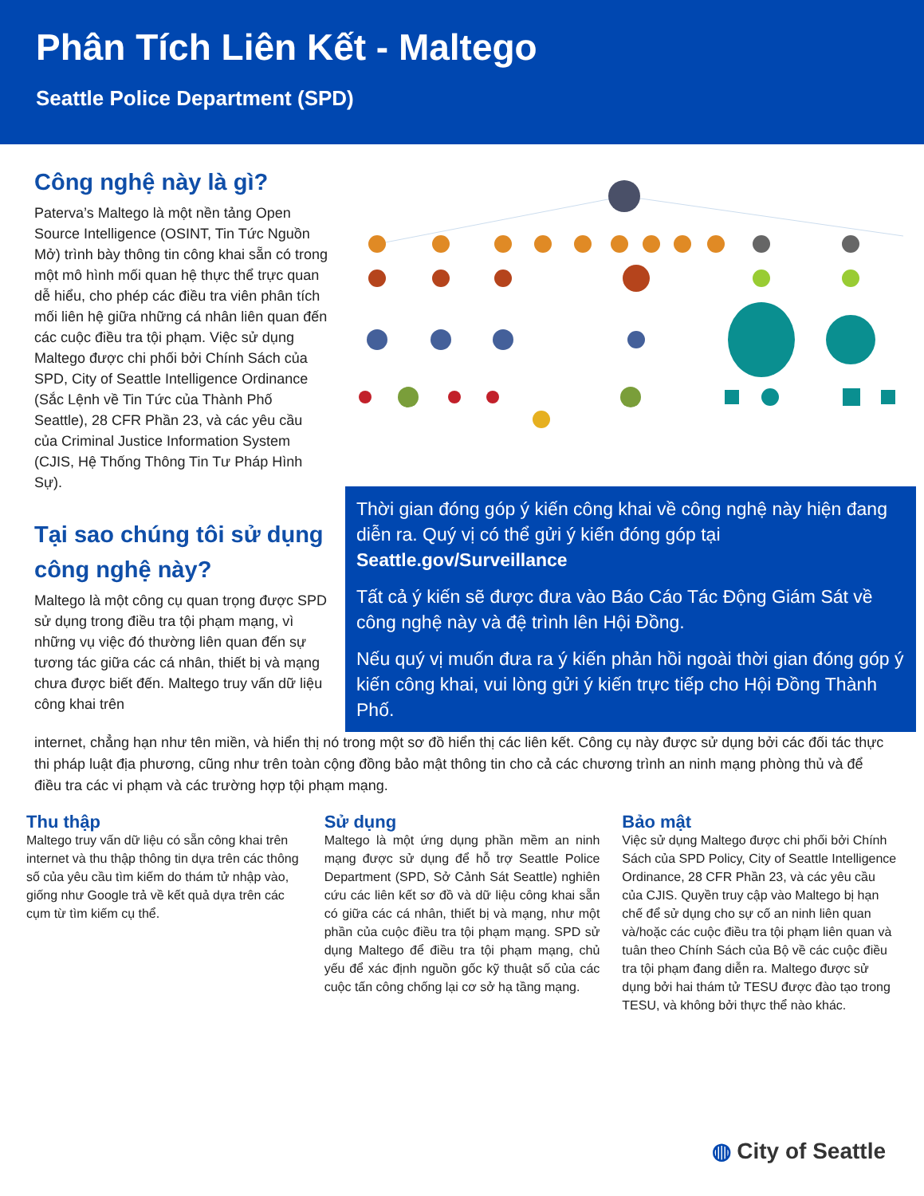Phân Tích Liên Kết - Maltego
Seattle Police Department (SPD)
Công nghệ này là gì?
Paterva’s Maltego là một nền tảng Open Source Intelligence (OSINT, Tin Tức Nguồn Mở) trình bày thông tin công khai sẵn có trong một mô hình mối quan hệ thực thể trực quan dễ hiểu, cho phép các điều tra viên phân tích mối liên hệ giữa những cá nhân liên quan đến các cuộc điều tra tội phạm. Việc sử dụng Maltego được chi phối bởi Chính Sách của SPD, City of Seattle Intelligence Ordinance (Sắc Lệnh về Tin Tức của Thành Phố Seattle), 28 CFR Phần 23, và các yêu cầu của Criminal Justice Information System (CJIS, Hệ Thống Thông Tin Tư Pháp Hình Sự).
Tại sao chúng tôi sử dụng công nghệ này?
Maltego là một công cụ quan trọng được SPD sử dụng trong điều tra tội phạm mạng, vì những vụ việc đó thường liên quan đến sự tương tác giữa các cá nhân, thiết bị và mạng chưa được biết đến. Maltego truy vấn dữ liệu công khai trên
Thời gian đóng góp ý kiến công khai về công nghệ này hiện đang diễn ra. Quý vị có thể gửi ý kiến đóng góp tại Seattle.gov/Surveillance
Tất cả ý kiến sẽ được đưa vào Báo Cáo Tác Động Giám Sát về công nghệ này và đệ trình lên Hội Đồng.
Nếu quý vị muốn đưa ra ý kiến phản hồi ngoài thời gian đóng góp ý kiến công khai, vui lòng gửi ý kiến trực tiếp cho Hội Đồng Thành Phố.
internet, chẳng hạn như tên miền, và hiển thị nó trong một sơ đồ hiển thị các liên kết. Công cụ này được sử dụng bởi các đối tác thực thi pháp luật địa phương, cũng như trên toàn cộng đồng bảo mật thông tin cho cả các chương trình an ninh mạng phòng thủ và để điều tra các vi phạm và các trường hợp tội phạm mạng.
Thu thập
Maltego truy vấn dữ liệu có sẵn công khai trên internet và thu thập thông tin dựa trên các thông số của yêu cầu tìm kiếm do thám tử nhập vào, giống như Google trả về kết quả dựa trên các cụm từ tìm kiếm cụ thể.
Sử dụng
Maltego là một ứng dụng phần mềm an ninh mạng được sử dụng để hỗ trợ Seattle Police Department (SPD, Sở Cảnh Sát Seattle) nghiên cứu các liên kết sơ đồ và dữ liệu công khai sẵn có giữa các cá nhân, thiết bị và mạng, như một phần của cuộc điều tra tội phạm mạng. SPD sử dụng Maltego để điều tra tội phạm mạng, chủ yếu để xác định nguồn gốc kỹ thuật số của các cuộc tấn công chống lại cơ sở hạ tầng mạng.
Bảo mật
Việc sử dụng Maltego được chi phối bởi Chính Sách của SPD Policy, City of Seattle Intelligence Ordinance, 28 CFR Phần 23, và các yêu cầu của CJIS. Quyền truy cập vào Maltego bị hạn chế để sử dụng cho sự cố an ninh liên quan và/hoặc các cuộc điều tra tội phạm liên quan và tuân theo Chính Sách của Bộ về các cuộc điều tra tội phạm đang diễn ra. Maltego được sử dụng bởi hai thám tử TESU được đào tạo trong TESU, và không bởi thực thể nào khác.
◍ City of Seattle